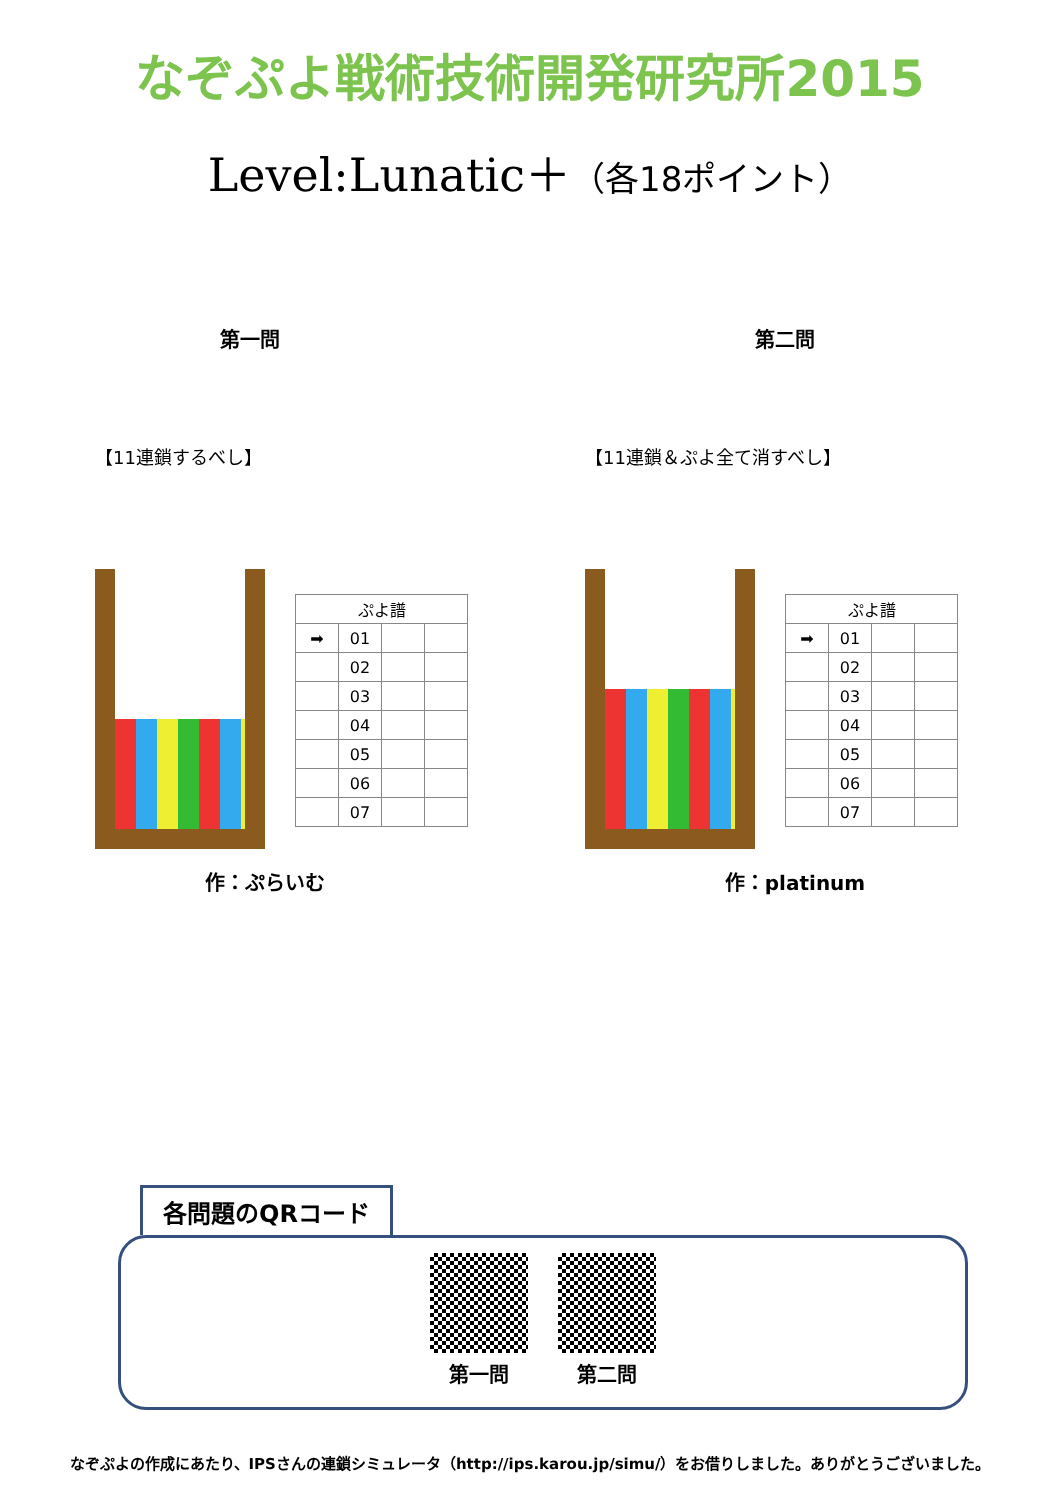なぞぷよ戦術技術開発研究所2015
Level:Lunatic＋（各18ポイント）
第一問
【11連鎖するべし】
| ぷよ譜 | | | |
| --- | --- | --- | --- |
| ➡ | 01 | | |
| | 02 | | |
| | 03 | | |
| | 04 | | |
| | 05 | | |
| | 06 | | |
| | 07 | | |
作：ぷらいむ
第二問
【11連鎖＆ぷよ全て消すべし】
| ぷよ譜 | | | |
| --- | --- | --- | --- |
| ➡ | 01 | | |
| | 02 | | |
| | 03 | | |
| | 04 | | |
| | 05 | | |
| | 06 | | |
| | 07 | | |
作：platinum
各問題のQRコード
第一問 第二問
なぞぷよの作成にあたり、IPSさんの連鎖シミュレータ（http://ips.karou.jp/simu/）をお借りしました。ありがとうございました。